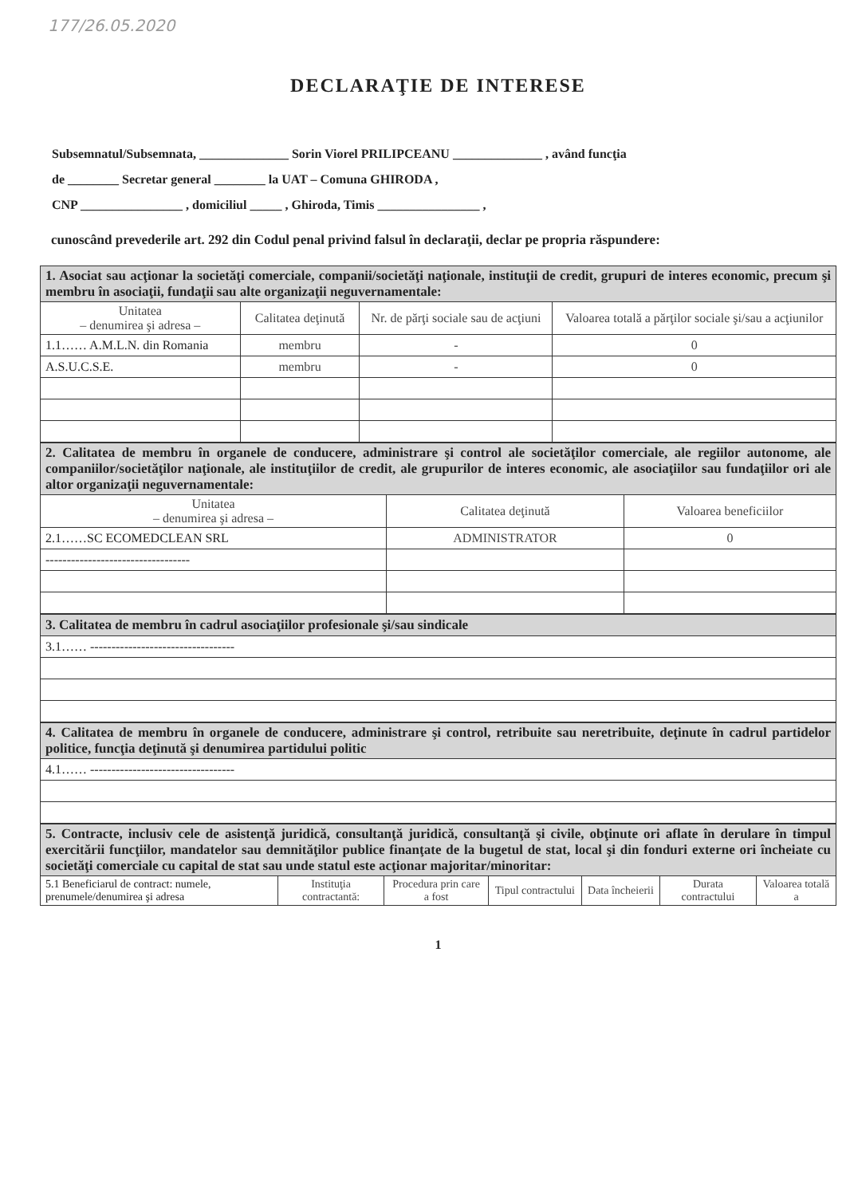177/26.05.2020
DECLARAŢIE DE INTERESE
Subsemnatul/Subsemnata, ______________ Sorin Viorel PRILIPCEANU ______________ , având funcţia
de ________ Secretar general ________ la UAT – Comuna GHIRODA ,
CNP ________________ , domiciliul _____ , Ghiroda, Timis ________________ ,
cunoscând prevederile art. 292 din Codul penal privind falsul în declaraţii, declar pe propria răspundere:
| 1. Asociat sau acţionar la societăţi comerciale, companii/societăţi naţionale, instituţii de credit, grupuri de interes economic, precum şi membru în asociaţii, fundaţii sau alte organizaţii neguvernamentale: | | | |
| Unitatea – denumirea şi adresa – | Calitatea deţinută | Nr. de părţi sociale sau de acţiuni | Valoarea totală a părţilor sociale şi/sau a acţiunilor |
| 1.1…… A.M.L.N. din Romania | membru | - | 0 |
| A.S.U.C.S.E. | membru | - | 0 |
| 2. Calitatea de membru în organele de conducere, administrare şi control ale societăţilor comerciale, ale regiilor autonome, ale companiilor/societăţilor naţionale, ale instituţiilor de credit, ale grupurilor de interes economic, ale asociaţiilor sau fundaţiilor ori ale altor organizaţii neguvernamentale: | | |
| Unitatea – denumirea şi adresa – | Calitatea deţinută | Valoarea beneficiilor |
| 2.1……SC ECOMEDCLEAN SRL | ADMINISTRATOR | 0 |
| ---------------------------------- | | |
| 3. Calitatea de membru în cadrul asociaţiilor profesionale şi/sau sindicale |
| 3.1…… ---------------------------------- |
| 4. Calitatea de membru în organele de conducere, administrare şi control, retribuite sau neretribuite, deţinute în cadrul partidelor politice, funcţia deţinută şi denumirea partidului politic |
| 4.1…… ---------------------------------- |
| 5. Contracte, inclusiv cele de asistenţă juridică, consultanţă juridică, consultanţă şi civile, obţinute ori aflate în derulare în timpul exercitării funcţiilor, mandatelor sau demnităţilor publice finanţate de la bugetul de stat, local şi din fonduri externe ori încheiate cu societăţi comerciale cu capital de stat sau unde statul este acţionar majoritar/minoritar: | | | | | | |
| 5.1 Beneficiarul de contract: numele, prenumele/denumirea şi adresa | Instituţia contractantă: | Procedura prin care a fost | Tipul contractului | Data încheierii | Durata contractului | Valoarea totală a |
1